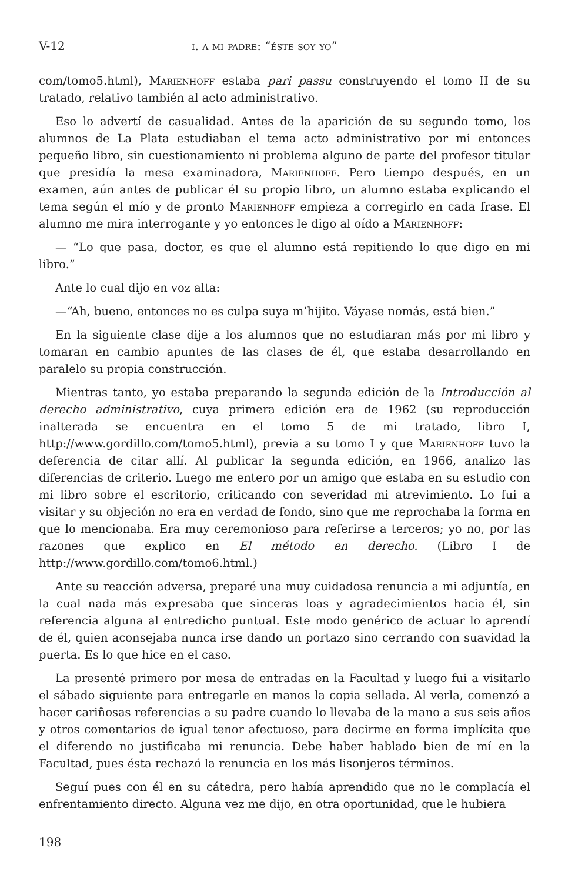V-12 i. a mi padre: “éste soy yo”
com/tomo5.html), Marienhoff estaba pari passu construyendo el tomo II de su tratado, relativo también al acto administrativo.
Eso lo advertí de casualidad. Antes de la aparición de su segundo tomo, los alumnos de La Plata estudiaban el tema acto administrativo por mi entonces pequeño libro, sin cuestionamiento ni problema alguno de parte del profesor titular que presidía la mesa examinadora, Marienhoff. Pero tiempo después, en un examen, aún antes de publicar él su propio libro, un alumno estaba explicando el tema según el mío y de pronto Marienhoff empieza a corregirlo en cada frase. El alumno me mira interrogante y yo entonces le digo al oído a Marienhoff:
— “Lo que pasa, doctor, es que el alumno está repitiendo lo que digo en mi libro.”
Ante lo cual dijo en voz alta:
—“Ah, bueno, entonces no es culpa suya m’hijito. Váyase nomás, está bien.”
En la siguiente clase dije a los alumnos que no estudiaran más por mi libro y tomaran en cambio apuntes de las clases de él, que estaba desarrollando en paralelo su propia construcción.
Mientras tanto, yo estaba preparando la segunda edición de la Introducción al derecho administrativo, cuya primera edición era de 1962 (su reproducción inalterada se encuentra en el tomo 5 de mi tratado, libro I, http://www.gordillo.com/tomo5.html), previa a su tomo I y que Marienhoff tuvo la deferencia de citar allí. Al publicar la segunda edición, en 1966, analizo las diferencias de criterio. Luego me entero por un amigo que estaba en su estudio con mi libro sobre el escritorio, criticando con severidad mi atrevimiento. Lo fui a visitar y su objeción no era en verdad de fondo, sino que me reprochaba la forma en que lo mencionaba. Era muy ceremonioso para referirse a terceros; yo no, por las razones que explico en El método en derecho. (Libro I de http://www.gordillo.com/tomo6.html.)
Ante su reacción adversa, preparé una muy cuidadosa renuncia a mi adjuntía, en la cual nada más expresaba que sinceras loas y agradecimientos hacia él, sin referencia alguna al entredicho puntual. Este modo genérico de actuar lo aprendí de él, quien aconsejaba nunca irse dando un portazo sino cerrando con suavidad la puerta. Es lo que hice en el caso.
La presenté primero por mesa de entradas en la Facultad y luego fui a visitarlo el sábado siguiente para entregarle en manos la copia sellada. Al verla, comenzó a hacer cariñosas referencias a su padre cuando lo llevaba de la mano a sus seis años y otros comentarios de igual tenor afectuoso, para decirme en forma implícita que el diferendo no justificaba mi renuncia. Debe haber hablado bien de mí en la Facultad, pues ésta rechazó la renuncia en los más lisonjeros términos.
Seguí pues con él en su cátedra, pero había aprendido que no le complacía el enfrentamiento directo. Alguna vez me dijo, en otra oportunidad, que le hubiera
198